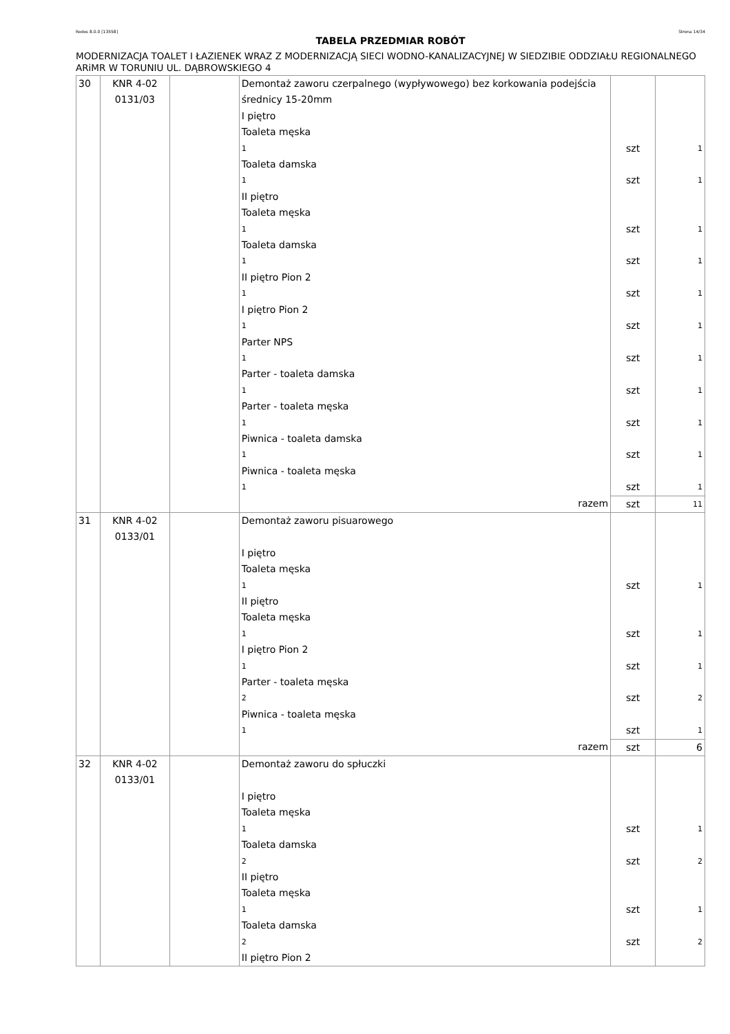Rodos 8.0.0 [13558] Strona 14/34
TABELA PRZEDMIAR ROBÓT
MODERNIZACJA TOALET I ŁAZIENEK WRAZ Z MODERNIZACJĄ SIECI WODNO-KANALIZACYJNEJ W SIEDZIBIE ODDZIAŁU REGIONALNEGO ARiMR W TORUNIU UL. DĄBROWSKIEGO 4
| 30 | KNR 4-02 0131/03 | | Demontaż zaworu czerpalnego (wypływowego) bez korkowania podejścia średnicy 15-20mm I piętro Toaleta męska | | |
| | | | 1 | szt | 1 |
| | | | Toaleta damska | | |
| | | | 1 | szt | 1 |
| | | | II piętro Toaleta męska | | |
| | | | 1 | szt | 1 |
| | | | Toaleta damska | | |
| | | | 1 | szt | 1 |
| | | | II piętro Pion 2 | | |
| | | | 1 | szt | 1 |
| | | | I piętro Pion 2 | | |
| | | | 1 | szt | 1 |
| | | | Parter NPS | | |
| | | | 1 | szt | 1 |
| | | | Parter - toaleta damska | | |
| | | | 1 | szt | 1 |
| | | | Parter - toaleta męska | | |
| | | | 1 | szt | 1 |
| | | | Piwnica - toaleta damska | | |
| | | | 1 | szt | 1 |
| | | | Piwnica - toaleta męska | | |
| | | | 1 | szt | 1 |
| | | | razem | szt | 11 |
| 31 | KNR 4-02 0133/01 | | Demontaż zaworu pisuarowego I piętro Toaleta męska | | |
| | | | 1 | szt | 1 |
| | | | II piętro Toaleta męska | | |
| | | | 1 | szt | 1 |
| | | | I piętro Pion 2 | | |
| | | | 1 | szt | 1 |
| | | | Parter - toaleta męska | | |
| | | | 2 | szt | 2 |
| | | | Piwnica - toaleta męska | | |
| | | | 1 | szt | 1 |
| | | | razem | szt | 6 |
| 32 | KNR 4-02 0133/01 | | Demontaż zaworu do spłuczki I piętro Toaleta męska | | |
| | | | 1 | szt | 1 |
| | | | Toaleta damska | | |
| | | | 2 | szt | 2 |
| | | | II piętro Toaleta męska | | |
| | | | 1 | szt | 1 |
| | | | Toaleta damska | | |
| | | | 2 | szt | 2 |
| | | | II piętro Pion 2 | | |